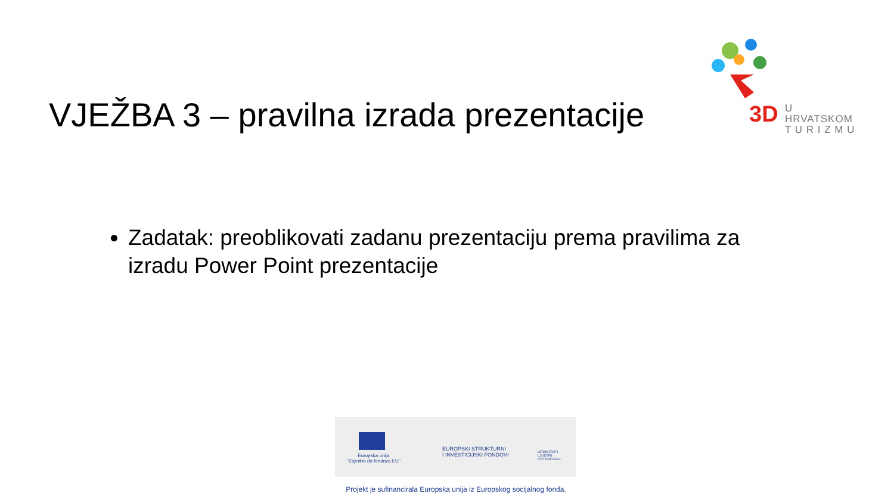3D
U HRVATSKOM
T U R I Z M U
VJEŽBA 3 – pravilna izrada prezentacije
Zadatak: preoblikovati zadanu prezentaciju prema pravilima za izradu Power Point prezentacije
Europska unija
"Zajedno do fondova EU"
EUROPSKI STRUKTURNI
I INVESTICIJSKI FONDOVI
UČINKOVITI
LJUDSKI
POTENCIJALI
Projekt je sufinancirala Europska unija iz Europskog socijalnog fonda.